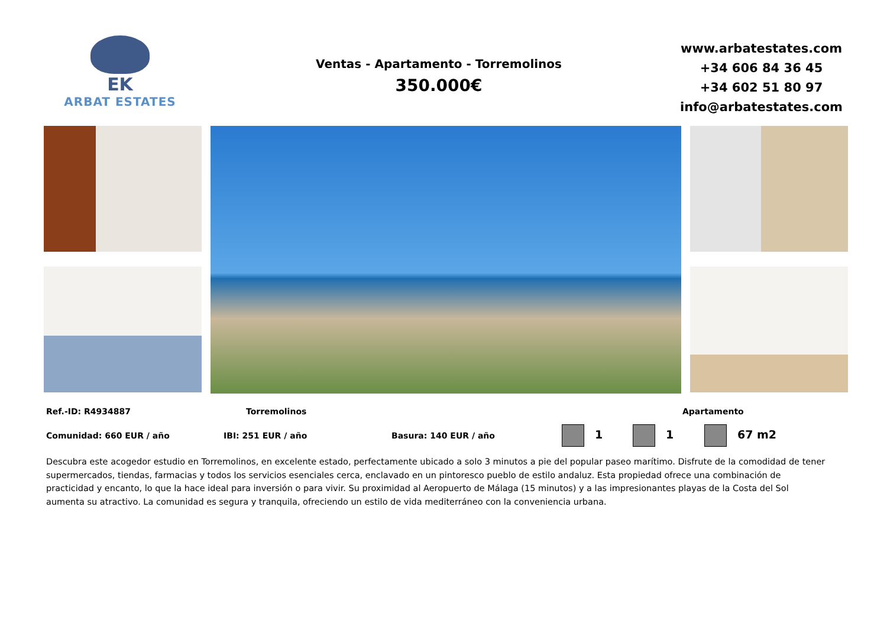EK
ARBAT ESTATES
Ventas - Apartamento - Torremolinos
350.000€
www.arbatestates.com
+34 606 84 36 45
+34 602 51 80 97
info@arbatestates.com
Ref.-ID: R4934887 Torremolinos Apartamento
Comunidad: 660 EUR / año IBI: 251 EUR / año Basura: 140 EUR / año 1 1 67 m2
Descubra este acogedor estudio en Torremolinos, en excelente estado, perfectamente ubicado a solo 3 minutos a pie del popular paseo marítimo. Disfrute de la comodidad de tener supermercados, tiendas, farmacias y todos los servicios esenciales cerca, enclavado en un pintoresco pueblo de estilo andaluz. Esta propiedad ofrece una combinación de practicidad y encanto, lo que la hace ideal para inversión o para vivir. Su proximidad al Aeropuerto de Málaga (15 minutos) y a las impresionantes playas de la Costa del Sol aumenta su atractivo. La comunidad es segura y tranquila, ofreciendo un estilo de vida mediterráneo con la conveniencia urbana.